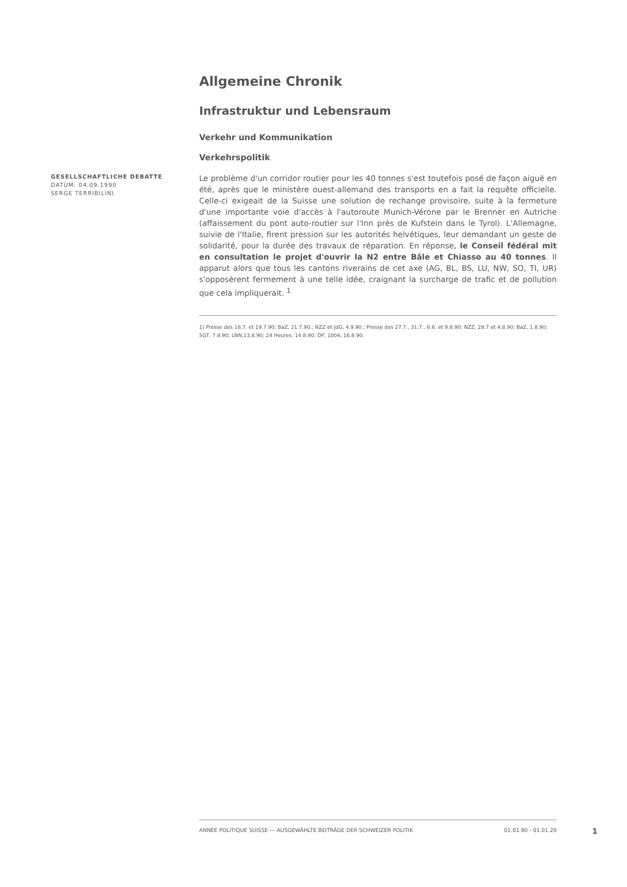Allgemeine Chronik
Infrastruktur und Lebensraum
Verkehr und Kommunikation
Verkehrspolitik
GESELLSCHAFTLICHE DEBATTE
DATUM: 04.09.1990
SERGE TERRIBILINI
Le problème d'un corridor routier pour les 40 tonnes s'est toutefois posé de façon aiguë en été, après que le ministère ouest-allemand des transports en a fait la requête officielle. Celle-ci exigeait de la Suisse une solution de rechange provisoire, suite à la fermeture d'une importante voie d'accès à l'autoroute Munich-Vérone par le Brenner en Autriche (affaissement du pont auto-routier sur l'Inn près de Kufstein dans le Tyrol). L'Allemagne, suivie de l'Italie, firent pression sur les autorités helvétiques, leur demandant un geste de solidarité, pour la durée des travaux de réparation. En réponse, le Conseil fédéral mit en consultation le projet d'ouvrir la N2 entre Bâle et Chiasso au 40 tonnes. Il apparut alors que tous les cantons riverains de cet axe (AG, BL, BS, LU, NW, SO, TI, UR) s'opposèrent fermement à une telle idée, craignant la surcharge de trafic et de pollution que cela impliquerait. <sup>1</sup>
1) Presse des 18.7. et 19.7.90; BaZ, 21.7.90.; NZZ et JdG, 4.9.90.; Presse des 27.7., 31.7., 8.8. et 9.8.90; NZZ, 28.7 et 4.8.90; BaZ, 1.8.90; SGT, 7.8.90; LNN,13.8.90; 24 Heures, 14.8.90; DP, 1004, 16.8.90.
ANNÉE POLITIQUE SUISSE — AUSGEWÄHLTE BEITRÄGE DER SCHWEIZER POLITIK 01.01.90 - 01.01.20
1